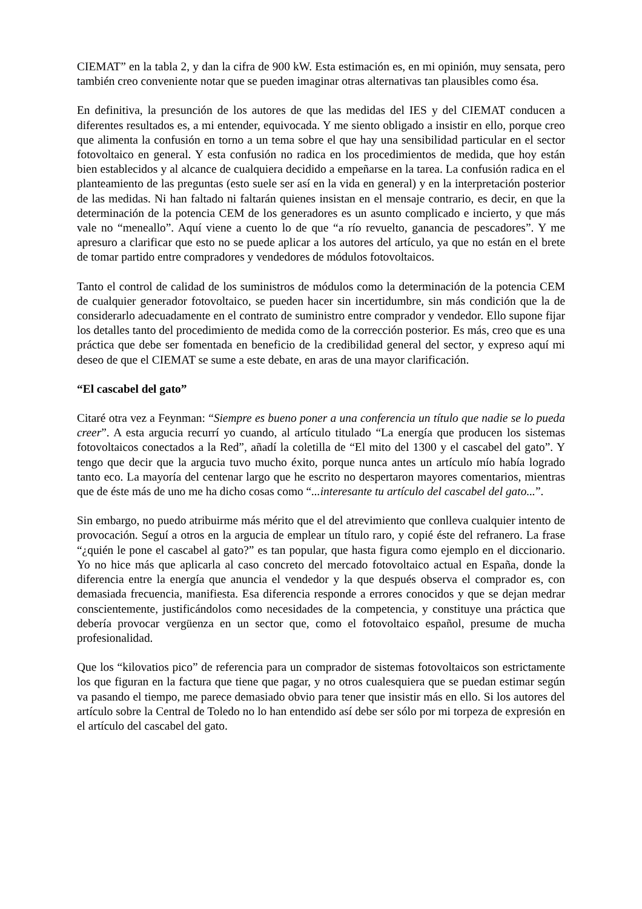CIEMAT” en la tabla 2, y dan la cifra de 900 kW. Esta estimación es, en mi opinión, muy sensata, pero también creo conveniente notar que se pueden imaginar otras alternativas tan plausibles como ésa.
En definitiva, la presunción de los autores de que las medidas del IES y del CIEMAT conducen a diferentes resultados es, a mi entender, equivocada. Y me siento obligado a insistir en ello, porque creo que alimenta la confusión en torno a un tema sobre el que hay una sensibilidad particular en el sector fotovoltaico en general. Y esta confusión no radica en los procedimientos de medida, que hoy están bien establecidos y al alcance de cualquiera decidido a empeñarse en la tarea. La confusión radica en el planteamiento de las preguntas (esto suele ser así en la vida en general) y en la interpretación posterior de las medidas. Ni han faltado ni faltarán quienes insistan en el mensaje contrario, es decir, en que la determinación de la potencia CEM de los generadores es un asunto complicado e incierto, y que más vale no “meneallo”. Aquí viene a cuento lo de que “a río revuelto, ganancia de pescadores”. Y me apresuro a clarificar que esto no se puede aplicar a los autores del artículo, ya que no están en el brete de tomar partido entre compradores y vendedores de módulos fotovoltaicos.
Tanto el control de calidad de los suministros de módulos como la determinación de la potencia CEM de cualquier generador fotovoltaico, se pueden hacer sin incertidumbre, sin más condición que la de considerarlo adecuadamente en el contrato de suministro entre comprador y vendedor. Ello supone fijar los detalles tanto del procedimiento de medida como de la corrección posterior. Es más, creo que es una práctica que debe ser fomentada en beneficio de la credibilidad general del sector, y expreso aquí mi deseo de que el CIEMAT se sume a este debate, en aras de una mayor clarificación.
“El cascabel del gato”
Citaré otra vez a Feynman: “Siempre es bueno poner a una conferencia un título que nadie se lo pueda creer”. A esta argucia recurrí yo cuando, al artículo titulado “La energía que producen los sistemas fotovoltaicos conectados a la Red”, añadí la coletilla de “El mito del 1300 y el cascabel del gato”. Y tengo que decir que la argucia tuvo mucho éxito, porque nunca antes un artículo mío había logrado tanto eco. La mayoría del centenar largo que he escrito no despertaron mayores comentarios, mientras que de éste más de uno me ha dicho cosas como “...interesante tu artículo del cascabel del gato...”.
Sin embargo, no puedo atribuirme más mérito que el del atrevimiento que conlleva cualquier intento de provocación. Seguí a otros en la argucia de emplear un título raro, y copié éste del refranero. La frase “¿quién le pone el cascabel al gato?” es tan popular, que hasta figura como ejemplo en el diccionario. Yo no hice más que aplicarla al caso concreto del mercado fotovoltaico actual en España, donde la diferencia entre la energía que anuncia el vendedor y la que después observa el comprador es, con demasiada frecuencia, manifiesta. Esa diferencia responde a errores conocidos y que se dejan medrar conscientemente, justificándolos como necesidades de la competencia, y constituye una práctica que debería provocar vergüenza en un sector que, como el fotovoltaico español, presume de mucha profesionalidad.
Que los “kilovatios pico” de referencia para un comprador de sistemas fotovoltaicos son estrictamente los que figuran en la factura que tiene que pagar, y no otros cualesquiera que se puedan estimar según va pasando el tiempo, me parece demasiado obvio para tener que insistir más en ello. Si los autores del artículo sobre la Central de Toledo no lo han entendido así debe ser sólo por mi torpeza de expresión en el artículo del cascabel del gato.